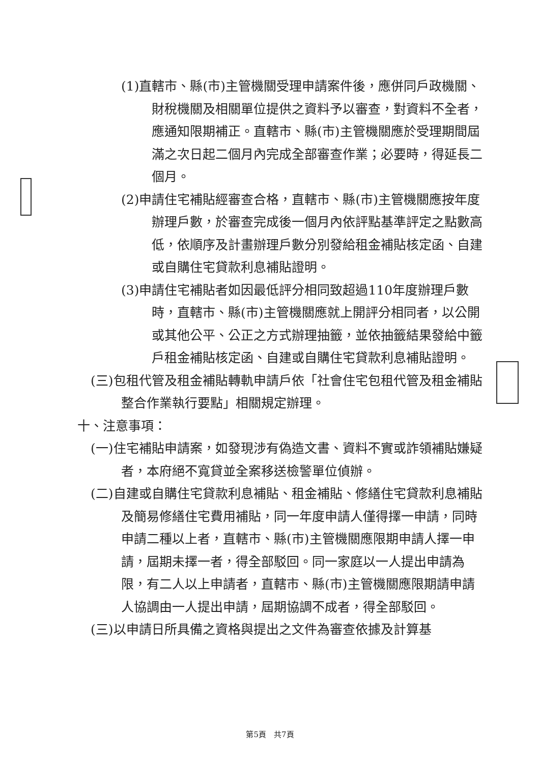(1)直轄市、縣(市)主管機關受理申請案件後，應併同戶政機關、財稅機關及相關單位提供之資料予以審查，對資料不全者，應通知限期補正。直轄市、縣(市)主管機關應於受理期間屆滿之次日起二個月內完成全部審查作業；必要時，得延長二個月。
(2)申請住宅補貼經審查合格，直轄市、縣(市)主管機關應按年度辦理戶數，於審查完成後一個月內依評點基準評定之點數高低，依順序及計畫辦理戶數分別發給租金補貼核定函、自建或自購住宅貸款利息補貼證明。
(3)申請住宅補貼者如因最低評分相同致超過110年度辦理戶數時，直轄市、縣(市)主管機關應就上開評分相同者，以公開或其他公平、公正之方式辦理抽籤，並依抽籤結果發給中籤戶租金補貼核定函、自建或自購住宅貸款利息補貼證明。
(三)包租代管及租金補貼轉軌申請戶依「社會住宅包租代管及租金補貼整合作業執行要點」相關規定辦理。
十、注意事項：
(一)住宅補貼申請案，如發現涉有偽造文書、資料不實或詐領補貼嫌疑者，本府絕不寬貸並全案移送檢警單位偵辦。
(二)自建或自購住宅貸款利息補貼、租金補貼、修繕住宅貸款利息補貼及簡易修繕住宅費用補貼，同一年度申請人僅得擇一申請，同時申請二種以上者，直轄市、縣(市)主管機關應限期申請人擇一申請，屆期未擇一者，得全部駁回。同一家庭以一人提出申請為限，有二人以上申請者，直轄市、縣(市)主管機關應限期請申請人協調由一人提出申請，屆期協調不成者，得全部駁回。
(三)以申請日所具備之資格與提出之文件為審查依據及計算基
第5頁　共7頁